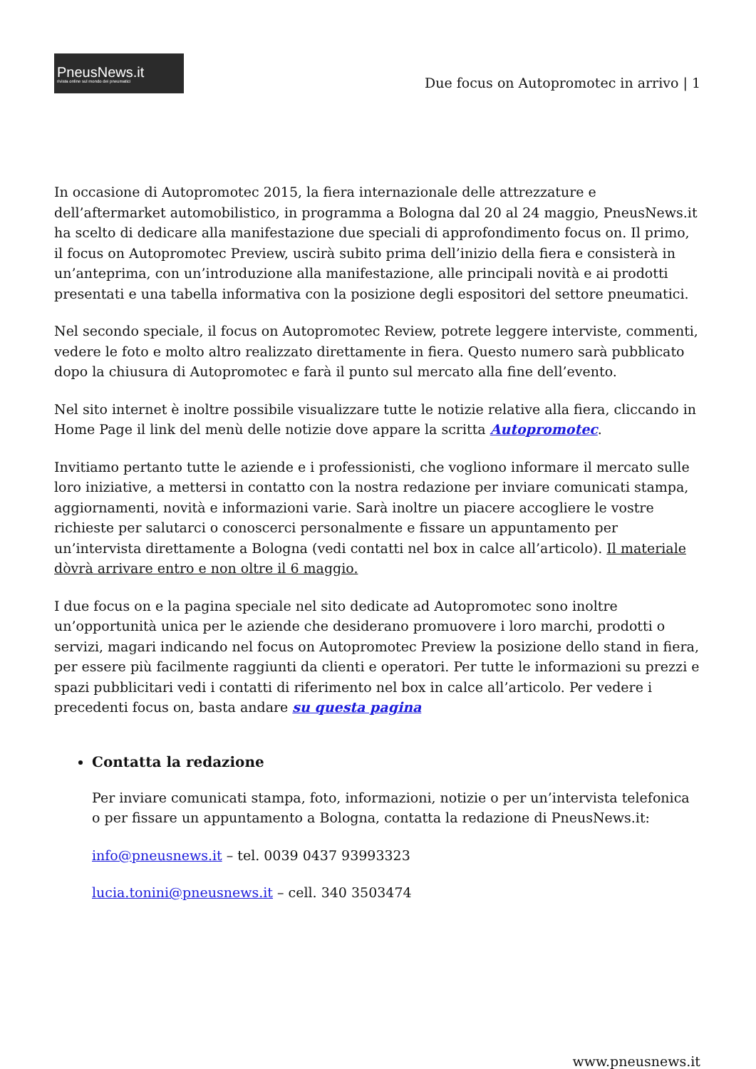PneusNews.it
rivista online sul mondo dei pneumatici
Due focus on Autopromotec in arrivo | 1
In occasione di Autopromotec 2015, la fiera internazionale delle attrezzature e dell’aftermarket automobilistico, in programma a Bologna dal 20 al 24 maggio, PneusNews.it ha scelto di dedicare alla manifestazione due speciali di approfondimento focus on. Il primo, il focus on Autopromotec Preview, uscirà subito prima dell’inizio della fiera e consisterà in un’anteprima, con un’introduzione alla manifestazione, alle principali novità e ai prodotti presentati e una tabella informativa con la posizione degli espositori del settore pneumatici.
Nel secondo speciale, il focus on Autopromotec Review, potrete leggere interviste, commenti, vedere le foto e molto altro realizzato direttamente in fiera. Questo numero sarà pubblicato dopo la chiusura di Autopromotec e farà il punto sul mercato alla fine dell’evento.
Nel sito internet è inoltre possibile visualizzare tutte le notizie relative alla fiera, cliccando in Home Page il link del menù delle notizie dove appare la scritta Autopromotec.
Invitiamo pertanto tutte le aziende e i professionisti, che vogliono informare il mercato sulle loro iniziative, a mettersi in contatto con la nostra redazione per inviare comunicati stampa, aggiornamenti, novità e informazioni varie. Sarà inoltre un piacere accogliere le vostre richieste per salutarci o conoscerci personalmente e fissare un appuntamento per un’intervista direttamente a Bologna (vedi contatti nel box in calce all’articolo). Il materiale dòvrà arrivare entro e non oltre il 6 maggio.
I due focus on e la pagina speciale nel sito dedicate ad Autopromotec sono inoltre un’opportunità unica per le aziende che desiderano promuovere i loro marchi, prodotti o servizi, magari indicando nel focus on Autopromotec Preview la posizione dello stand in fiera, per essere più facilmente raggiunti da clienti e operatori. Per tutte le informazioni su prezzi e spazi pubblicitari vedi i contatti di riferimento nel box in calce all’articolo. Per vedere i precedenti focus on, basta andare su questa pagina
Contatta la redazione
Per inviare comunicati stampa, foto, informazioni, notizie o per un’intervista telefonica o per fissare un appuntamento a Bologna, contatta la redazione di PneusNews.it:
info@pneusnews.it – tel. 0039 0437 93993323
lucia.tonini@pneusnews.it – cell. 340 3503474
www.pneusnews.it